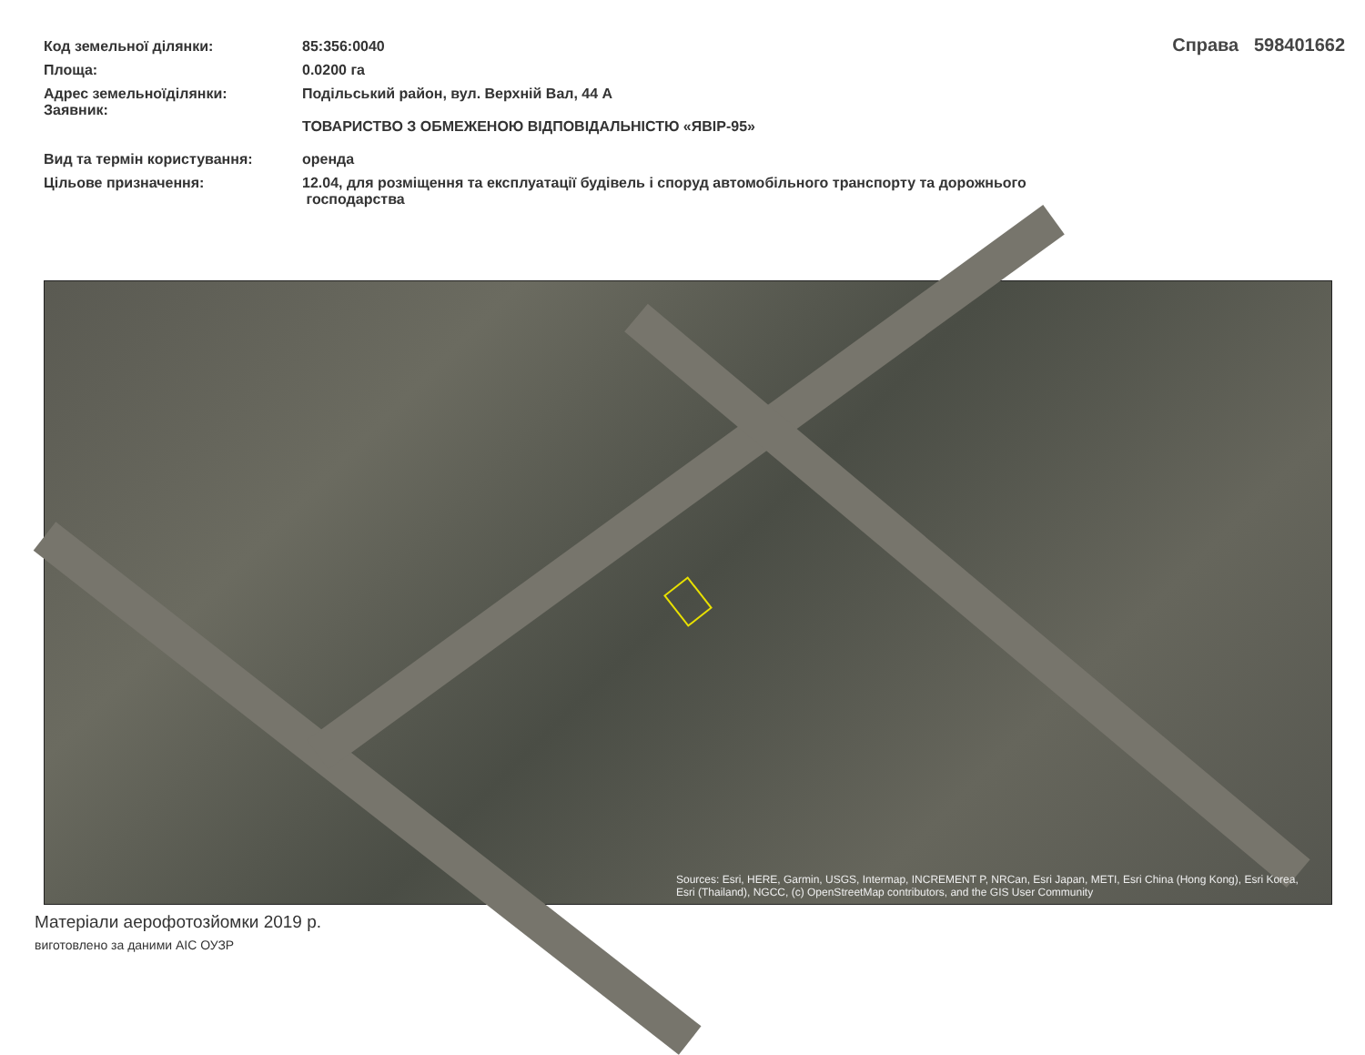| Код земельної ділянки: | 85:356:0040 |
| Площа: | 0.0200 га |
| Адрес земельноїділянки: Заявник: | Подільський район, вул. Верхній Вал, 44 А ТОВАРИСТВО З ОБМЕЖЕНОЮ ВІДПОВІДАЛЬНІСТЮ «ЯВІР-95» |
| Вид та термін користування: | оренда |
| Цільове призначення: | 12.04, для розміщення та експлуатації будівель і споруд автомобільного транспорту та дорожнього господарства |
Справа 598401662
Sources: Esri, HERE, Garmin, USGS, Intermap, INCREMENT P, NRCan, Esri Japan, METI, Esri China (Hong Kong), Esri Korea, Esri (Thailand), NGCC, (c) OpenStreetMap contributors, and the GIS User Community
Матеріали аерофотозйомки 2019 р.
виготовлено за даними АІС ОУЗР